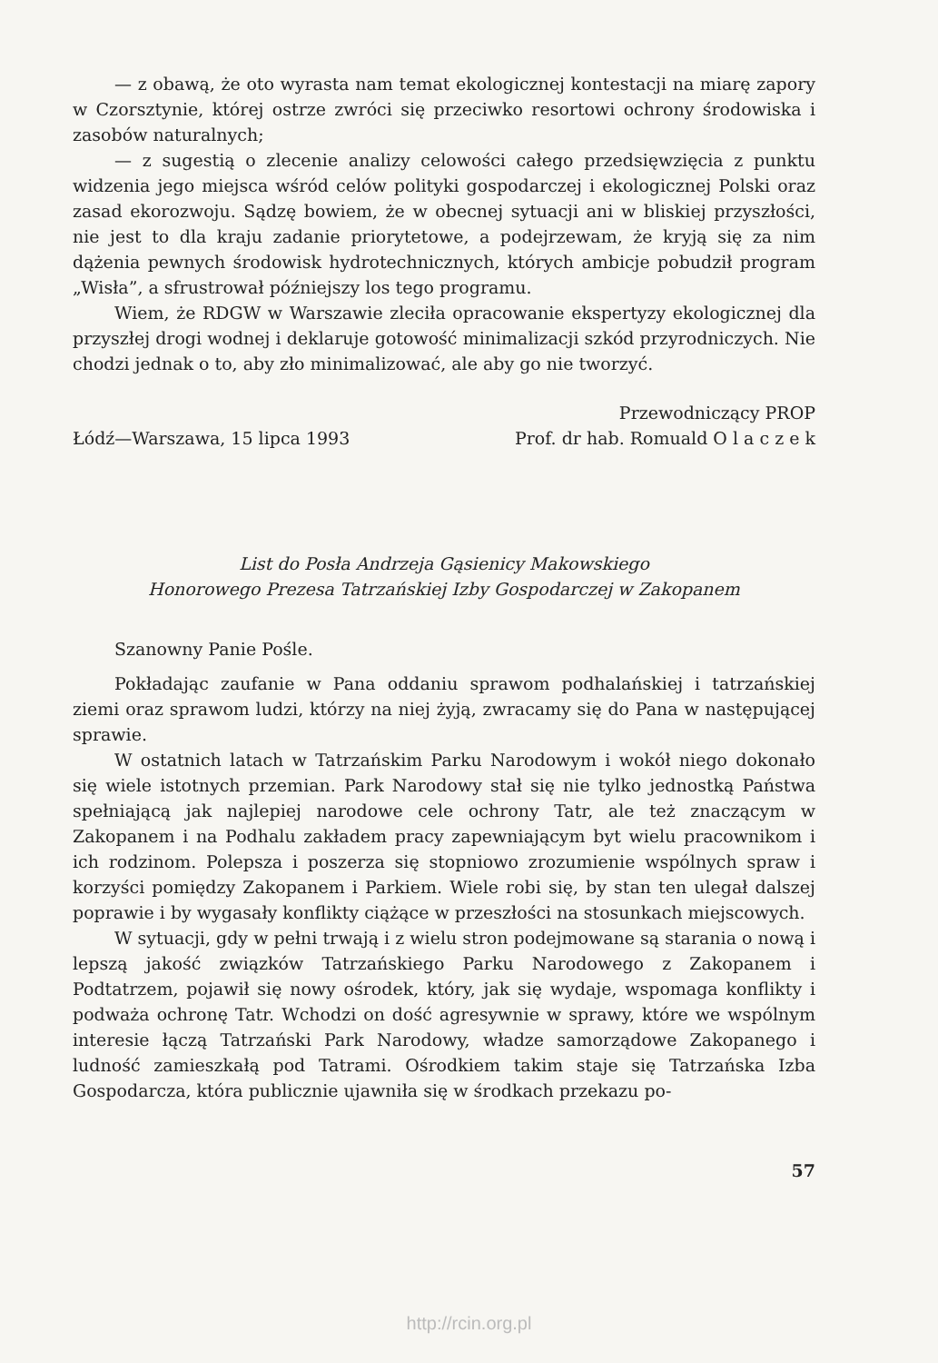— z obawą, że oto wyrasta nam temat ekologicznej kontestacji na miarę zapory w Czorsztynie, której ostrze zwróci się przeciwko resortowi ochrony środowiska i zasobów naturalnych;
— z sugestią o zlecenie analizy celowości całego przedsięwzięcia z punktu widzenia jego miejsca wśród celów polityki gospodarczej i ekologicznej Polski oraz zasad ekorozwoju. Sądzę bowiem, że w obecnej sytuacji ani w bliskiej przyszłości, nie jest to dla kraju zadanie priorytetowe, a podejrzewam, że kryją się za nim dążenia pewnych środowisk hydrotechnicznych, których ambicje pobudził program „Wisła”, a sfrustrował późniejszy los tego programu.
Wiem, że RDGW w Warszawie zleciła opracowanie ekspertyzy ekologicznej dla przyszłej drogi wodnej i deklaruje gotowość minimalizacji szkód przyrodniczych. Nie chodzi jednak o to, aby zło minimalizować, ale aby go nie tworzyć.
Łódź—Warszawa, 15 lipca 1993 Przewodniczący PROP
Prof. dr hab. Romuald O l a c z e k
List do Posła Andrzeja Gąsienicy Makowskiego
Honorowego Prezesa Tatrzańskiej Izby Gospodarczej w Zakopanem
Szanowny Panie Pośle.
Pokładając zaufanie w Pana oddaniu sprawom podhalańskiej i tatrzańskiej ziemi oraz sprawom ludzi, którzy na niej żyją, zwracamy się do Pana w następującej sprawie.
W ostatnich latach w Tatrzańskim Parku Narodowym i wokół niego dokonało się wiele istotnych przemian. Park Narodowy stał się nie tylko jednostką Państwa spełniającą jak najlepiej narodowe cele ochrony Tatr, ale też znaczącym w Zakopanem i na Podhalu zakładem pracy zapewniającym byt wielu pracownikom i ich rodzinom. Polepsza i poszerza się stopniowo zrozumienie wspólnych spraw i korzyści pomiędzy Zakopanem i Parkiem. Wiele robi się, by stan ten ulegał dalszej poprawie i by wygasały konflikty ciążące w przeszłości na stosunkach miejscowych.
W sytuacji, gdy w pełni trwają i z wielu stron podejmowane są starania o nową i lepszą jakość związków Tatrzańskiego Parku Narodowego z Zakopanem i Podtatrzem, pojawił się nowy ośrodek, który, jak się wydaje, wspomaga konflikty i podważa ochronę Tatr. Wchodzi on dość agresywnie w sprawy, które we wspólnym interesie łączą Tatrzański Park Narodowy, władze samorządowe Zakopanego i ludność zamieszkałą pod Tatrami. Ośrodkiem takim staje się Tatrzańska Izba Gospodarcza, która publicznie ujawniła się w środkach przekazu po-
57
http://rcin.org.pl